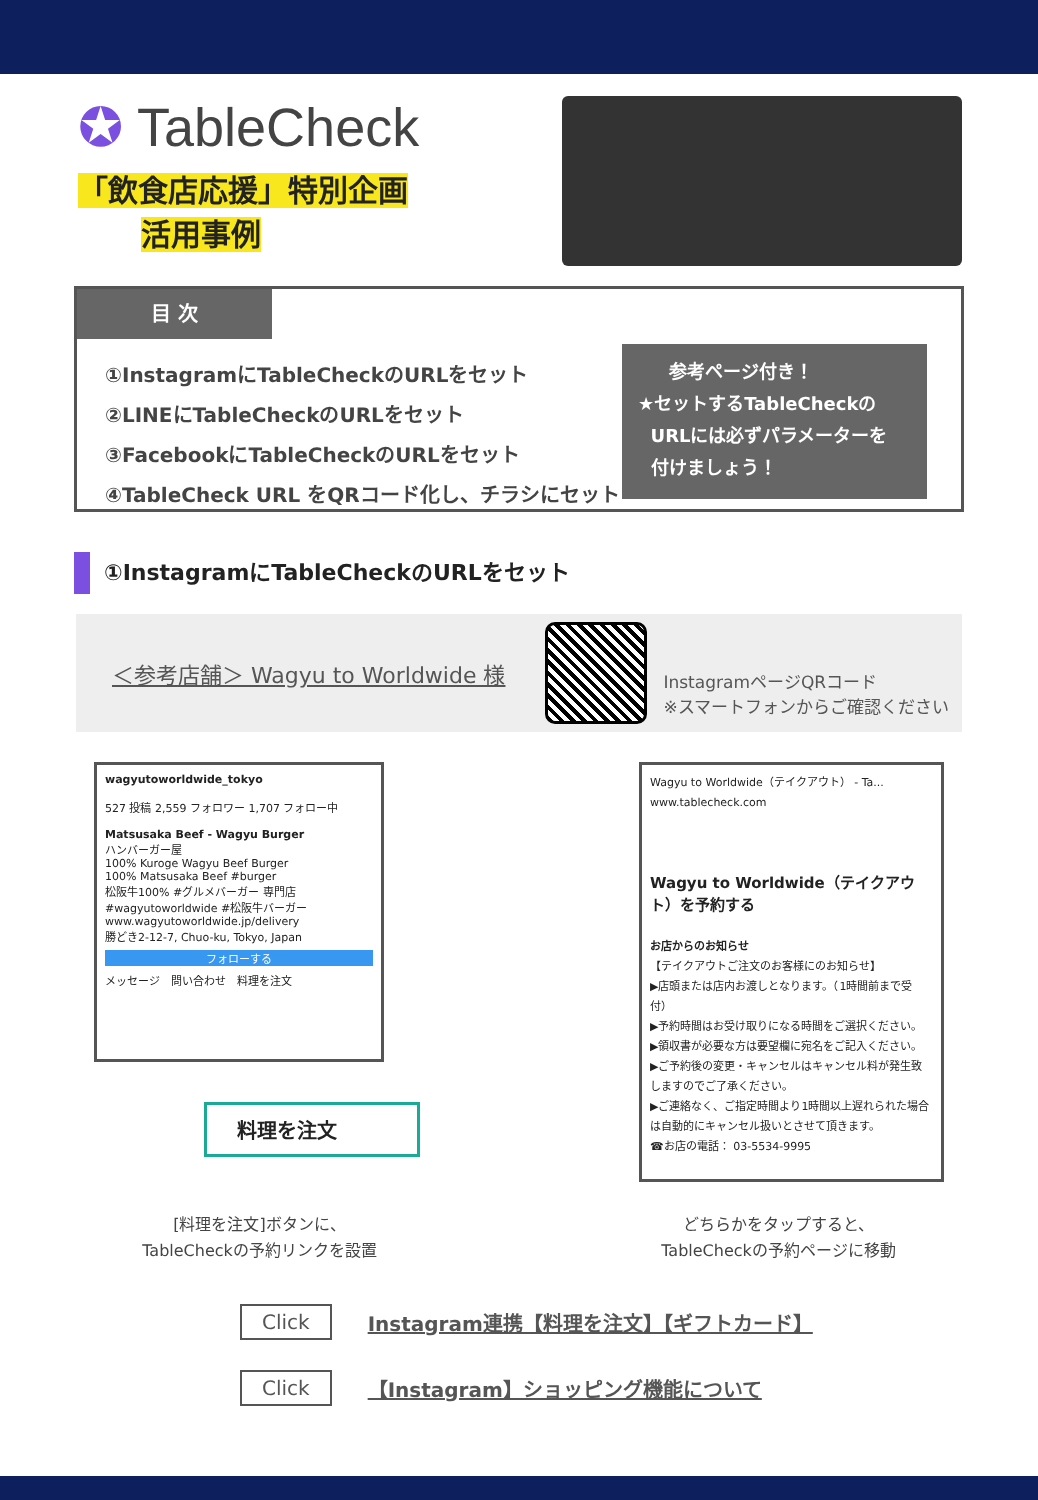✪ TableCheck
「飲食店応援」特別企画
活用事例
目 次
①InstagramにTableCheckのURLをセット
②LINEにTableCheckのURLをセット
③FacebookにTableCheckのURLをセット
④TableCheck URL をQRコード化し、チラシにセット
参考ページ付き！
★セットするTableCheckの
URLには必ずパラメーターを
付けましょう！
①InstagramにTableCheckのURLをセット
＜参考店舗＞ Wagyu to Worldwide 様
InstagramページQRコード
※スマートフォンからご確認ください
wagyutoworldwide_tokyo
527 投稿 2,559 フォロワー 1,707 フォロー中
Matsusaka Beef - Wagyu Burger
ハンバーガー屋
100% Kuroge Wagyu Beef Burger
100% Matsusaka Beef #burger
松阪牛100% #グルメバーガー 専門店
#wagyutoworldwide #松阪牛バーガー
www.wagyutoworldwide.jp/delivery
勝どき2-12-7, Chuo-ku, Tokyo, Japan
フォローする
メッセージ　問い合わせ　料理を注文
料理を注文
Wagyu to Worldwide（テイクアウト） - Ta...
www.tablecheck.com
Wagyu to Worldwide（テイクアウト）を予約する
お店からのお知らせ
【テイクアウトご注文のお客様にのお知らせ】
▶店頭または店内お渡しとなります。（1時間前まで受付）
▶予約時間はお受け取りになる時間をご選択ください。
▶領収書が必要な方は要望欄に宛名をご記入ください。
▶ご予約後の変更・キャンセルはキャンセル料が発生致しますのでご了承ください。
▶ご連絡なく、ご指定時間より1時間以上遅れられた場合は自動的にキャンセル扱いとさせて頂きます。
☎お店の電話： 03-5534-9995
[料理を注文]ボタンに、
TableCheckの予約リンクを設置
どちらかをタップすると、
TableCheckの予約ページに移動
Click Instagram連携【料理を注文】【ギフトカード】
Click 【Instagram】ショッピング機能について